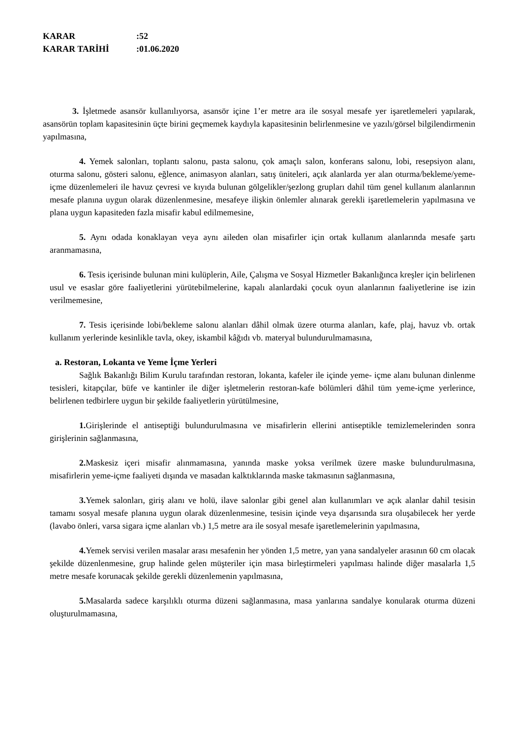KARAR:52
KARAR TARİHİ:01.06.2020
3. İşletmede asansör kullanılıyorsa, asansör içine 1’er metre ara ile sosyal mesafe yer işaretlemeleri yapılarak, asansörün toplam kapasitesinin üçte birini geçmemek kaydıyla kapasitesinin belirlenmesine ve yazılı/görsel bilgilendirmenin yapılmasına,
4. Yemek salonları, toplantı salonu, pasta salonu, çok amaçlı salon, konferans salonu, lobi, resepsiyon alanı, oturma salonu, gösteri salonu, eğlence, animasyon alanları, satış üniteleri, açık alanlarda yer alan oturma/bekleme/yeme-içme düzenlemeleri ile havuz çevresi ve kıyıda bulunan gölgelikler/şezlong grupları dahil tüm genel kullanım alanlarının mesafe planına uygun olarak düzenlenmesine, mesafeye ilişkin önlemler alınarak gerekli işaretlemelerin yapılmasına ve plana uygun kapasiteden fazla misafir kabul edilmemesine,
5. Aynı odada konaklayan veya aynı aileden olan misafirler için ortak kullanım alanlarında mesafe şartı aranmamasına,
6. Tesis içerisinde bulunan mini kulüplerin, Aile, Çalışma ve Sosyal Hizmetler Bakanlığınca kreşler için belirlenen usul ve esaslar göre faaliyetlerini yürütebilmelerine, kapalı alanlardaki çocuk oyun alanlarının faaliyetlerine ise izin verilmemesine,
7. Tesis içerisinde lobi/bekleme salonu alanları dâhil olmak üzere oturma alanları, kafe, plaj, havuz vb. ortak kullanım yerlerinde kesinlikle tavla, okey, iskambil kâğıdı vb. materyal bulundurulmamasına,
a. Restoran, Lokanta ve Yeme İçme Yerleri
Sağlık Bakanlığı Bilim Kurulu tarafından restoran, lokanta, kafeler ile içinde yeme- içme alanı bulunan dinlenme tesisleri, kitapçılar, büfe ve kantinler ile diğer işletmelerin restoran-kafe bölümleri dâhil tüm yeme-içme yerlerince, belirlenen tedbirlere uygun bir şekilde faaliyetlerin yürütülmesine,
1. Girişlerinde el antiseptiği bulundurulmasına ve misafirlerin ellerini antiseptikle temizlemelerinden sonra girişlerinin sağlanmasına,
2. Maskesiz içeri misafir alınmamasına, yanında maske yoksa verilmek üzere maske bulundurulmasına, misafirlerin yeme-içme faaliyeti dışında ve masadan kalktıklarında maske takmasının sağlanmasına,
3. Yemek salonları, giriş alanı ve holü, ilave salonlar gibi genel alan kullanımları ve açık alanlar dahil tesisin tamamı sosyal mesafe planına uygun olarak düzenlenmesine, tesisin içinde veya dışarısında sıra oluşabilecek her yerde (lavabo önleri, varsa sigara içme alanları vb.) 1,5 metre ara ile sosyal mesafe işaretlemelerinin yapılmasına,
4. Yemek servisi verilen masalar arası mesafenin her yönden 1,5 metre, yan yana sandalyeler arasının 60 cm olacak şekilde düzenlenmesine, grup halinde gelen müşteriler için masa birleştirmeleri yapılması halinde diğer masalarla 1,5 metre mesafe korunacak şekilde gerekli düzenlemenin yapılmasına,
5. Masalarda sadece karşılıklı oturma düzeni sağlanmasına, masa yanlarına sandalye konularak oturma düzeni oluşturulmamasına,